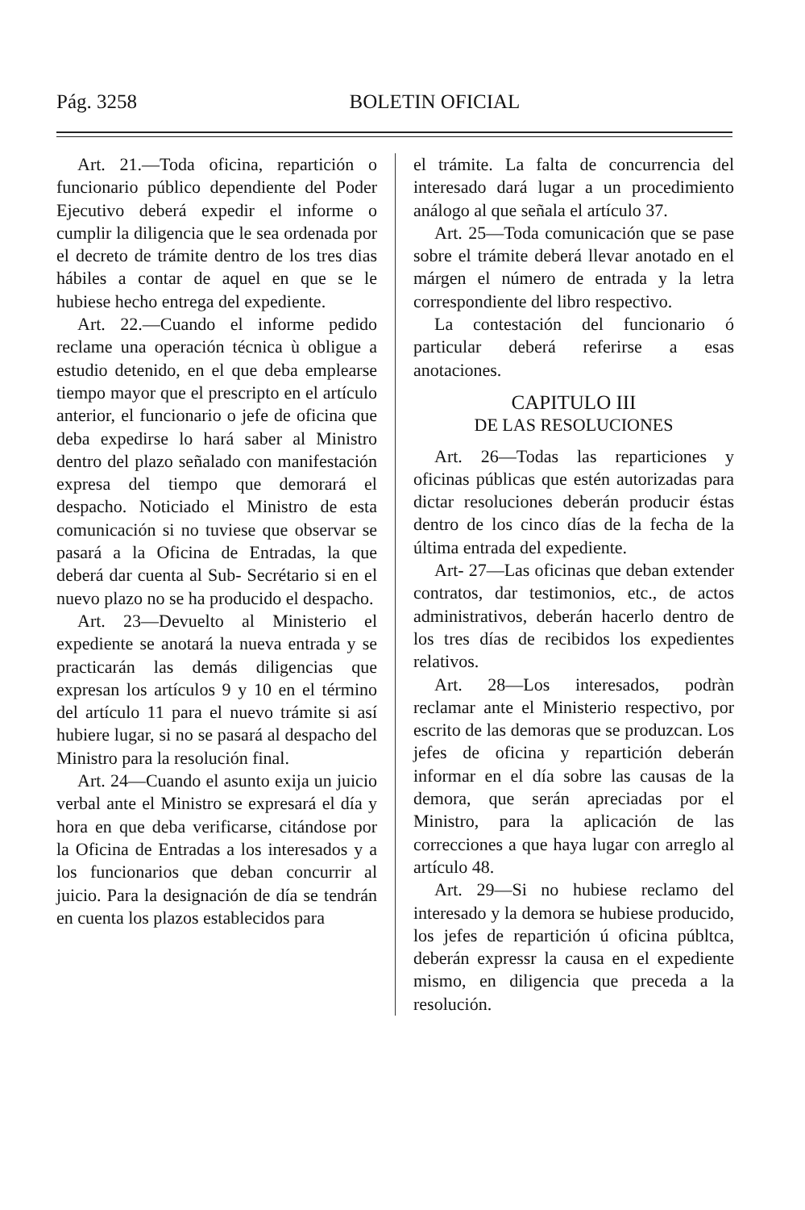Pág. 3258 BOLETIN OFICIAL
Art. 21.—Toda oficina, repartición o funcionario público dependiente del Poder Ejecutivo deberá expedir el informe o cumplir la diligencia que le sea ordenada por el decreto de trámite dentro de los tres dias hábiles a contar de aquel en que se le hubiese hecho entrega del expediente.
Art. 22.—Cuando el informe pedido reclame una operación técnica ù obligue a estudio detenido, en el que deba emplearse tiempo mayor que el prescripto en el artículo anterior, el funcionario o jefe de oficina que deba expedirse lo hará saber al Ministro dentro del plazo señalado con manifestación expresa del tiempo que demorará el despacho. Noticiado el Ministro de esta comunicación si no tuviese que observar se pasará a la Oficina de Entradas, la que deberá dar cuenta al Sub- Secrétario si en el nuevo plazo no se ha producido el despacho.
Art. 23—Devuelto al Ministerio el expediente se anotará la nueva entrada y se practicarán las demás diligencias que expresan los artículos 9 y 10 en el término del artículo 11 para el nuevo trámite si así hubiere lugar, si no se pasará al despacho del Ministro para la resolución final.
Art. 24—Cuando el asunto exija un juicio verbal ante el Ministro se expresará el día y hora en que deba verificarse, citándose por la Oficina de Entradas a los interesados y a los funcionarios que deban concurrir al juicio. Para la designación de día se tendrán en cuenta los plazos establecidos para
el trámite. La falta de concurrencia del interesado dará lugar a un procedimiento análogo al que señala el artículo 37.
Art. 25—Toda comunicación que se pase sobre el trámite deberá llevar anotado en el márgen el número de entrada y la letra correspondiente del libro respectivo.
La contestación del funcionario ó particular deberá referirse a esas anotaciones.
CAPITULO III
DE LAS RESOLUCIONES
Art. 26—Todas las reparticiones y oficinas públicas que estén autorizadas para dictar resoluciones deberán producir éstas dentro de los cinco días de la fecha de la última entrada del expediente.
Art- 27—Las oficinas que deban extender contratos, dar testimonios, etc., de actos administrativos, deberán hacerlo dentro de los tres días de recibidos los expedientes relativos.
Art. 28—Los interesados, podràn reclamar ante el Ministerio respectivo, por escrito de las demoras que se produzcan. Los jefes de oficina y repartición deberán informar en el día sobre las causas de la demora, que serán apreciadas por el Ministro, para la aplicación de las correcciones a que haya lugar con arreglo al artículo 48.
Art. 29—Si no hubiese reclamo del interesado y la demora se hubiese producido, los jefes de repartición ú oficina públtca, deberán expressr la causa en el expediente mismo, en diligencia que preceda a la resolución.